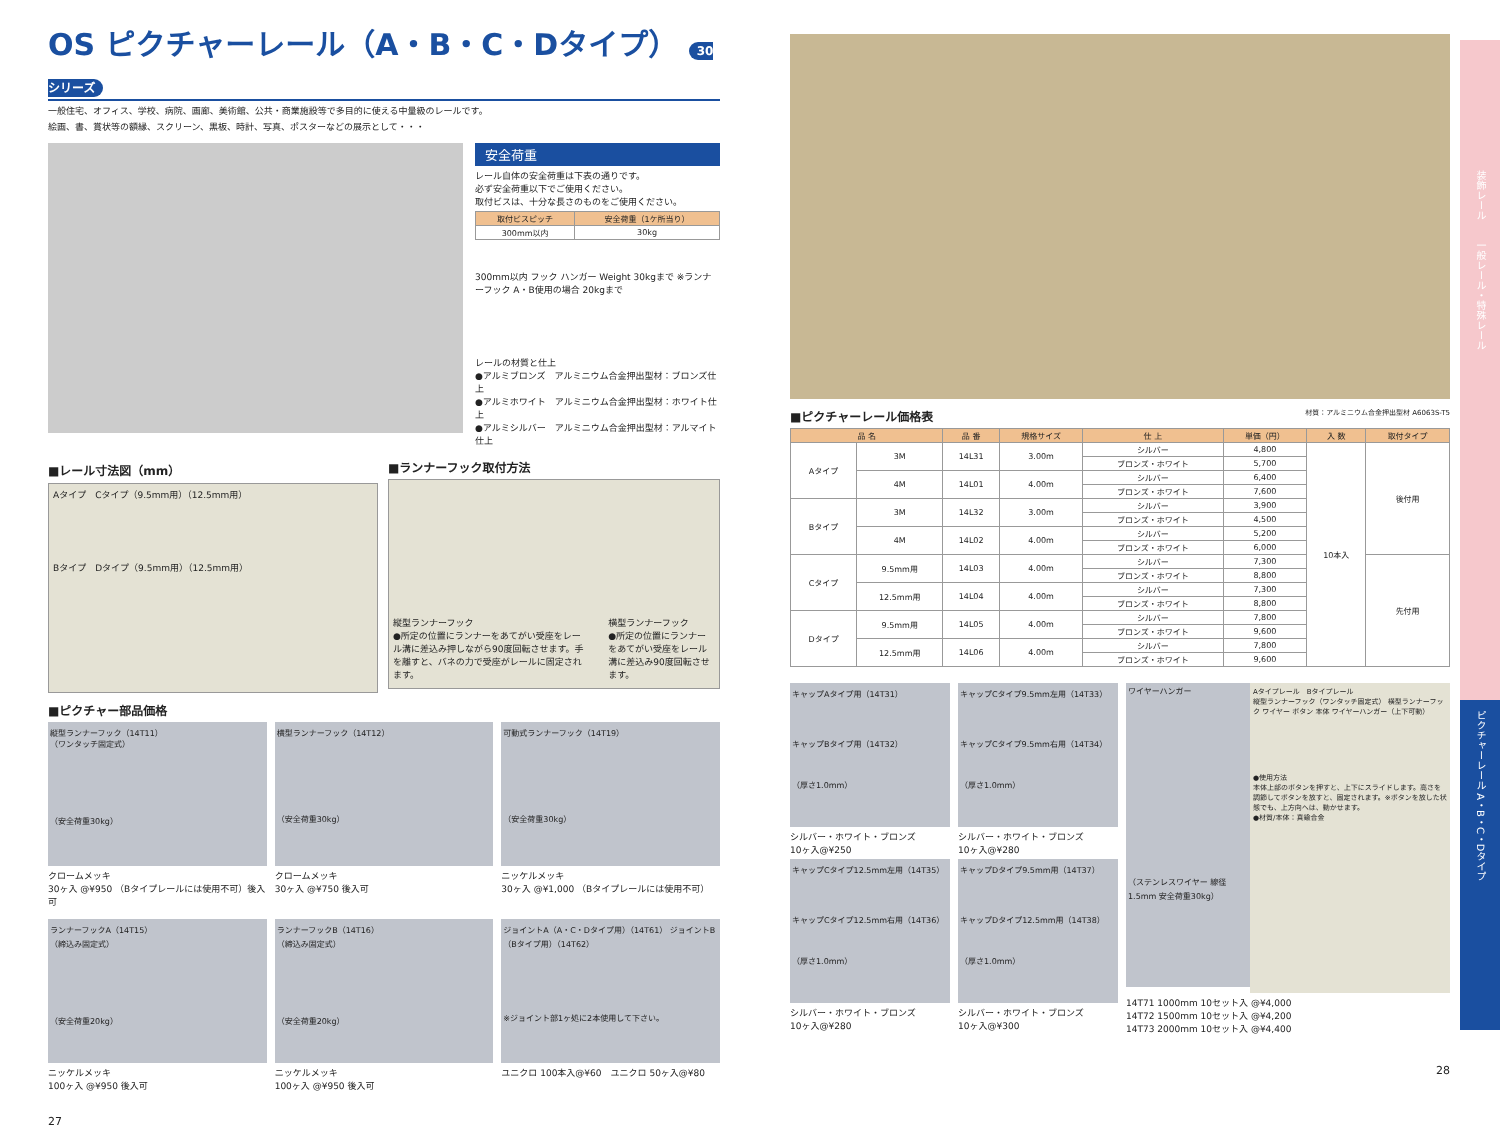OS ピクチャーレール（A・B・C・Dタイプ） 30シリーズ
一般住宅、オフィス、学校、病院、画廊、美術館、公共・商業施設等で多目的に使える中量級のレールです。
絵画、書、賞状等の額縁、スクリーン、黒板、時計、写真、ポスターなどの展示として・・・
安全荷重
レール自体の安全荷重は下表の通りです。
必ず安全荷重以下でご使用ください。
取付ビスは、十分な長さのものをご使用ください。
| 取付ビスピッチ | 安全荷重（1ケ所当り） |
| --- | --- |
| 300mm以内 | 30kg |
300mm以内 フック ハンガー Weight 30kgまで ※ランナーフック A・B使用の場合 20kgまで
レールの材質と仕上
●アルミブロンズ　アルミニウム合金押出型材：ブロンズ仕上
●アルミホワイト　アルミニウム合金押出型材：ホワイト仕上
●アルミシルバー　アルミニウム合金押出型材：アルマイト仕上
■レール寸法図（mm）
Aタイプ　Cタイプ（9.5mm用）（12.5mm用）
Bタイプ　Dタイプ（9.5mm用）（12.5mm用）
■ランナーフック取付方法
縦型ランナーフック
●所定の位置にランナーをあてがい受座をレール溝に差込み押しながら90度回転させます。手を離すと、バネの力で受座がレールに固定されます。
横型ランナーフック
●所定の位置にランナーをあてがい受座をレール溝に差込み90度回転させます。
■ピクチャー部品価格
縦型ランナーフック（14T11）
（ワンタッチ固定式）
（安全荷重30kg）
クロームメッキ
30ヶ入 @¥950 （Bタイプレールには使用不可）後入可
横型ランナーフック（14T12）
（安全荷重30kg）
クロームメッキ
30ヶ入 @¥750 後入可
可動式ランナーフック（14T19）
（安全荷重30kg）
ニッケルメッキ
30ヶ入 @¥1,000 （Bタイプレールには使用不可）
ランナーフックA（14T15）
（締込み固定式）
（安全荷重20kg）
ニッケルメッキ
100ヶ入 @¥950 後入可
ランナーフックB（14T16）
（締込み固定式）
（安全荷重20kg）
ニッケルメッキ
100ヶ入 @¥950 後入可
ジョイントA（A・C・Dタイプ用）（14T61） ジョイントB（Bタイプ用）（14T62）
※ジョイント部1ヶ処に2本使用して下さい。
ユニクロ 100本入@¥60　ユニクロ 50ヶ入@¥80
27
■ピクチャーレール価格表 材質：アルミニウム合金押出型材 A6063S-T5
| 品 名 | | 品 番 | 規格サイズ | 仕 上 | 単価（円） | 入 数 | 取付タイプ |
| --- | --- | --- | --- | --- | --- | --- | --- |
| Aタイプ | 3M | 14L31 | 3.00m | シルバー | 4,800 | 10本入 | 後付用 |
| | | | | ブロンズ・ホワイト | 5,700 | | |
| | 4M | 14L01 | 4.00m | シルバー | 6,400 | | |
| | | | | ブロンズ・ホワイト | 7,600 | | |
| Bタイプ | 3M | 14L32 | 3.00m | シルバー | 3,900 | | |
| | | | | ブロンズ・ホワイト | 4,500 | | |
| | 4M | 14L02 | 4.00m | シルバー | 5,200 | | |
| | | | | ブロンズ・ホワイト | 6,000 | | |
| Cタイプ | 9.5mm用 | 14L03 | 4.00m | シルバー | 7,300 | | 先付用 |
| | | | | ブロンズ・ホワイト | 8,800 | | |
| | 12.5mm用 | 14L04 | 4.00m | シルバー | 7,300 | | |
| | | | | ブロンズ・ホワイト | 8,800 | | |
| Dタイプ | 9.5mm用 | 14L05 | 4.00m | シルバー | 7,800 | | |
| | | | | ブロンズ・ホワイト | 9,600 | | |
| | 12.5mm用 | 14L06 | 4.00m | シルバー | 7,800 | | |
| | | | | ブロンズ・ホワイト | 9,600 | | |
キャップAタイプ用（14T31）
キャップBタイプ用（14T32）
（厚さ1.0mm）
シルバー・ホワイト・ブロンズ
10ヶ入@¥250
キャップCタイプ12.5mm左用（14T35）
キャップCタイプ12.5mm右用（14T36）
（厚さ1.0mm）
シルバー・ホワイト・ブロンズ
10ヶ入@¥280
キャップCタイプ9.5mm左用（14T33）
キャップCタイプ9.5mm右用（14T34）
（厚さ1.0mm）
シルバー・ホワイト・ブロンズ
10ヶ入@¥280
キャップDタイプ9.5mm用（14T37）
キャップDタイプ12.5mm用（14T38）
（厚さ1.0mm）
シルバー・ホワイト・ブロンズ
10ヶ入@¥300
ワイヤーハンガー
（ステンレスワイヤー 線径1.5mm 安全荷重30kg）
Aタイプレール　Bタイプレール
縦型ランナーフック（ワンタッチ固定式） 横型ランナーフック ワイヤー ボタン 本体 ワイヤーハンガー（上下可動）
●使用方法
本体上部のボタンを押すと、上下にスライドします。高さを調節してボタンを放すと、固定されます。※ボタンを放した状態でも、上方向へは、動かせます。
●材質/本体：真鍮合金
14T71 1000mm 10セット入 @¥4,000
14T72 1500mm 10セット入 @¥4,200
14T73 2000mm 10セット入 @¥4,400
28
装飾レール　　一般レール・特殊レール
ピクチャーレール A・B・C・Dタイプ